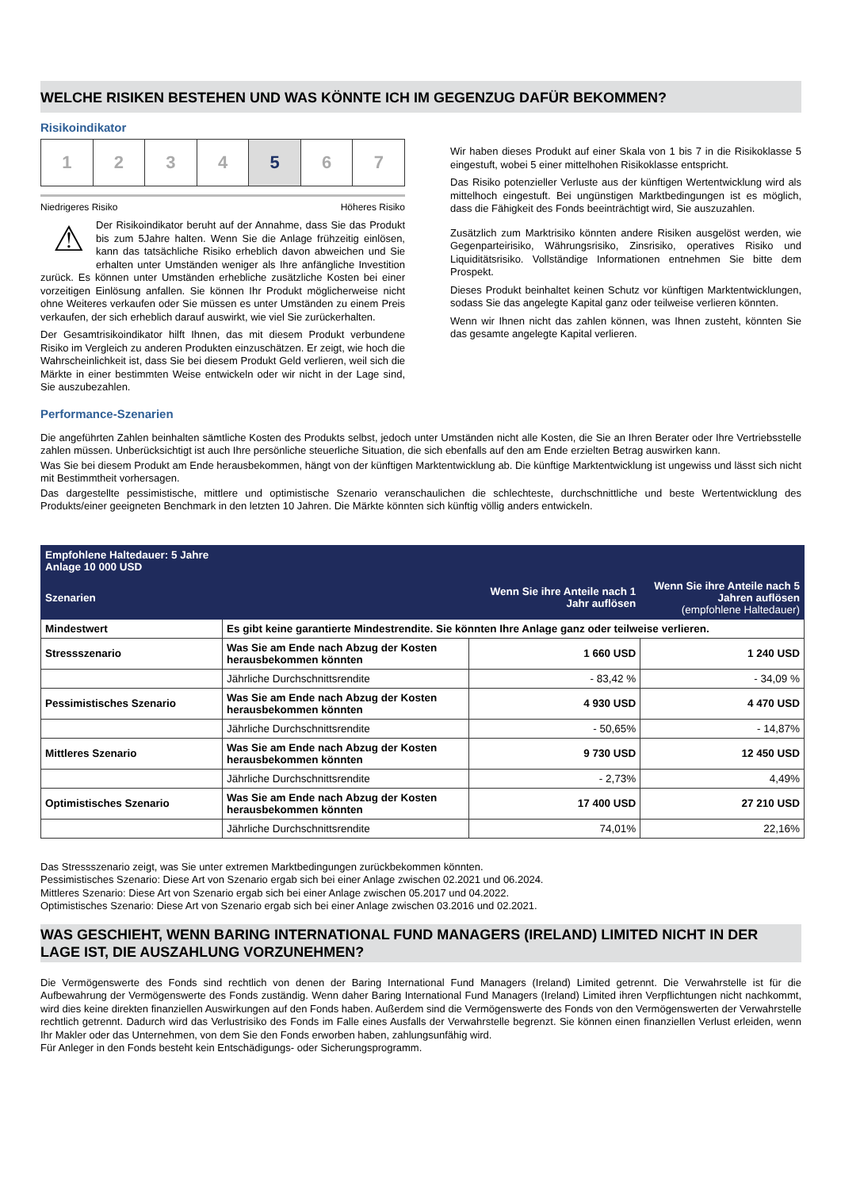WELCHE RISIKEN BESTEHEN UND WAS KÖNNTE ICH IM GEGENZUG DAFÜR BEKOMMEN?
Risikoindikator
1 2 3 4 5 6 7
Niedrigeres Risiko Höheres Risiko
⚠
Der Risikoindikator beruht auf der Annahme, dass Sie das Produkt bis zum 5Jahre halten. Wenn Sie die Anlage frühzeitig einlösen, kann das tatsächliche Risiko erheblich davon abweichen und Sie erhalten unter Umständen weniger als Ihre anfängliche Investition zurück. Es können unter Umständen erhebliche zusätzliche Kosten bei einer vorzeitigen Einlösung anfallen. Sie können Ihr Produkt möglicherweise nicht ohne Weiteres verkaufen oder Sie müssen es unter Umständen zu einem Preis verkaufen, der sich erheblich darauf auswirkt, wie viel Sie zurückerhalten.
Der Gesamtrisikoindikator hilft Ihnen, das mit diesem Produkt verbundene Risiko im Vergleich zu anderen Produkten einzuschätzen. Er zeigt, wie hoch die Wahrscheinlichkeit ist, dass Sie bei diesem Produkt Geld verlieren, weil sich die Märkte in einer bestimmten Weise entwickeln oder wir nicht in der Lage sind, Sie auszubezahlen.
Wir haben dieses Produkt auf einer Skala von 1 bis 7 in die Risikoklasse 5 eingestuft, wobei 5 einer mittelhohen Risikoklasse entspricht.
Das Risiko potenzieller Verluste aus der künftigen Wertentwicklung wird als mittelhoch eingestuft. Bei ungünstigen Marktbedingungen ist es möglich, dass die Fähigkeit des Fonds beeinträchtigt wird, Sie auszuzahlen.
Zusätzlich zum Marktrisiko könnten andere Risiken ausgelöst werden, wie Gegenparteirisiko, Währungsrisiko, Zinsrisiko, operatives Risiko und Liquiditätsrisiko. Vollständige Informationen entnehmen Sie bitte dem Prospekt.
Dieses Produkt beinhaltet keinen Schutz vor künftigen Marktentwicklungen, sodass Sie das angelegte Kapital ganz oder teilweise verlieren könnten.
Wenn wir Ihnen nicht das zahlen können, was Ihnen zusteht, könnten Sie das gesamte angelegte Kapital verlieren.
Performance-Szenarien
Die angeführten Zahlen beinhalten sämtliche Kosten des Produkts selbst, jedoch unter Umständen nicht alle Kosten, die Sie an Ihren Berater oder Ihre Vertriebsstelle zahlen müssen. Unberücksichtigt ist auch Ihre persönliche steuerliche Situation, die sich ebenfalls auf den am Ende erzielten Betrag auswirken kann.
Was Sie bei diesem Produkt am Ende herausbekommen, hängt von der künftigen Marktentwicklung ab. Die künftige Marktentwicklung ist ungewiss und lässt sich nicht mit Bestimmtheit vorhersagen.
Das dargestellte pessimistische, mittlere und optimistische Szenario veranschaulichen die schlechteste, durchschnittliche und beste Wertentwicklung des Produkts/einer geeigneten Benchmark in den letzten 10 Jahren. Die Märkte könnten sich künftig völlig anders entwickeln.
| Empfohlene Haltedauer: 5 Jahre Anlage 10 000 USD | | | |
| --- | --- | --- | --- |
| Szenarien | | Wenn Sie ihre Anteile nach 1 Jahr auflösen | Wenn Sie ihre Anteile nach 5 Jahren auflösen (empfohlene Haltedauer) |
| Mindestwert | Es gibt keine garantierte Mindestrendite. Sie könnten Ihre Anlage ganz oder teilweise verlieren. | | |
| Stressszenario | Was Sie am Ende nach Abzug der Kosten herausbekommen könnten | 1 660 USD | 1 240 USD |
| | Jährliche Durchschnittsrendite | - 83,42 % | - 34,09 % |
| Pessimistisches Szenario | Was Sie am Ende nach Abzug der Kosten herausbekommen könnten | 4 930 USD | 4 470 USD |
| | Jährliche Durchschnittsrendite | - 50,65% | - 14,87% |
| Mittleres Szenario | Was Sie am Ende nach Abzug der Kosten herausbekommen könnten | 9 730 USD | 12 450 USD |
| | Jährliche Durchschnittsrendite | - 2,73% | 4,49% |
| Optimistisches Szenario | Was Sie am Ende nach Abzug der Kosten herausbekommen könnten | 17 400 USD | 27 210 USD |
| | Jährliche Durchschnittsrendite | 74,01% | 22,16% |
Das Stressszenario zeigt, was Sie unter extremen Marktbedingungen zurückbekommen könnten.
Pessimistisches Szenario: Diese Art von Szenario ergab sich bei einer Anlage zwischen 02.2021 und 06.2024.
Mittleres Szenario: Diese Art von Szenario ergab sich bei einer Anlage zwischen 05.2017 und 04.2022.
Optimistisches Szenario: Diese Art von Szenario ergab sich bei einer Anlage zwischen 03.2016 und 02.2021.
WAS GESCHIEHT, WENN BARING INTERNATIONAL FUND MANAGERS (IRELAND) LIMITED NICHT IN DER LAGE IST, DIE AUSZAHLUNG VORZUNEHMEN?
Die Vermögenswerte des Fonds sind rechtlich von denen der Baring International Fund Managers (Ireland) Limited getrennt. Die Verwahrstelle ist für die Aufbewahrung der Vermögenswerte des Fonds zuständig. Wenn daher Baring International Fund Managers (Ireland) Limited ihren Verpflichtungen nicht nachkommt, wird dies keine direkten finanziellen Auswirkungen auf den Fonds haben. Außerdem sind die Vermögenswerte des Fonds von den Vermögenswerten der Verwahrstelle rechtlich getrennt. Dadurch wird das Verlustrisiko des Fonds im Falle eines Ausfalls der Verwahrstelle begrenzt. Sie können einen finanziellen Verlust erleiden, wenn Ihr Makler oder das Unternehmen, von dem Sie den Fonds erworben haben, zahlungsunfähig wird.
Für Anleger in den Fonds besteht kein Entschädigungs- oder Sicherungsprogramm.